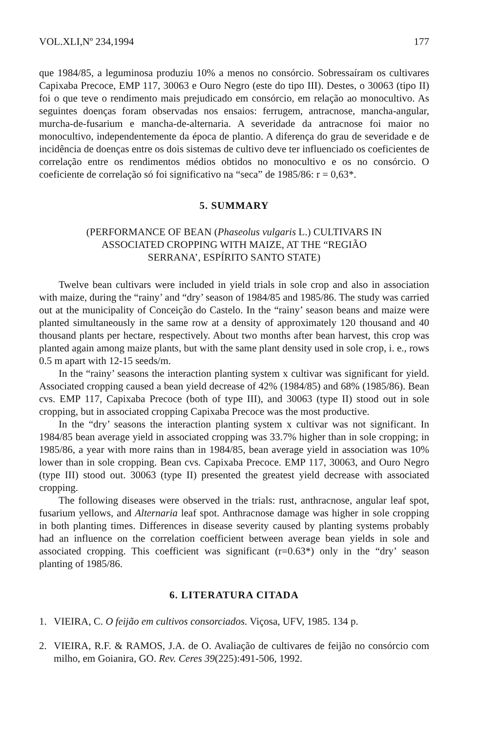VOL.XLI,Nº 234,1994 177
que 1984/85, a leguminosa produziu 10% a menos no consórcio. Sobressaíram os cultivares Capixaba Precoce, EMP 117, 30063 e Ouro Negro (este do tipo III). Destes, o 30063 (tipo II) foi o que teve o rendimento mais prejudicado em consórcio, em relação ao monocultivo. As seguintes doenças foram observadas nos ensaios: ferrugem, antracnose, mancha-angular, murcha-de-fusarium e mancha-de-alternaria. A severidade da antracnose foi maior no monocultivo, independentemente da época de plantio. A diferença do grau de severidade e de incidência de doenças entre os dois sistemas de cultivo deve ter influenciado os coeficientes de correlação entre os rendimentos médios obtidos no monocultivo e os no consórcio. O coeficiente de correlação só foi significativo na “seca” de 1985/86: r = 0,63*.
5. SUMMARY
(PERFORMANCE OF BEAN (Phaseolus vulgaris L.) CULTIVARS IN
ASSOCIATED CROPPING WITH MAIZE, AT THE “REGIÃO
SERRANA’, ESPÍRITO SANTO STATE)
Twelve bean cultivars were included in yield trials in sole crop and also in association with maize, during the “rainy’ and “dry’ season of 1984/85 and 1985/86. The study was carried out at the municipality of Conceição do Castelo. In the “rainy’ season beans and maize were planted simultaneously in the same row at a density of approximately 120 thousand and 40 thousand plants per hectare, respectively. About two months after bean harvest, this crop was planted again among maize plants, but with the same plant density used in sole crop, i. e., rows 0.5 m apart with 12-15 seeds/m.
In the “rainy’ seasons the interaction planting system x cultivar was significant for yield. Associated cropping caused a bean yield decrease of 42% (1984/85) and 68% (1985/86). Bean cvs. EMP 117, Capixaba Precoce (both of type III), and 30063 (type II) stood out in sole cropping, but in associated cropping Capixaba Precoce was the most productive.
In the “dry’ seasons the interaction planting system x cultivar was not significant. In 1984/85 bean average yield in associated cropping was 33.7% higher than in sole cropping; in 1985/86, a year with more rains than in 1984/85, bean average yield in association was 10% lower than in sole cropping. Bean cvs. Capixaba Precoce. EMP 117, 30063, and Ouro Negro (type III) stood out. 30063 (type II) presented the greatest yield decrease with associated cropping.
The following diseases were observed in the trials: rust, anthracnose, angular leaf spot, fusarium yellows, and Alternaria leaf spot. Anthracnose damage was higher in sole cropping in both planting times. Differences in disease severity caused by planting systems probably had an influence on the correlation coefficient between average bean yields in sole and associated cropping. This coefficient was significant (r=0.63*) only in the “dry’ season planting of 1985/86.
6. LITERATURA CITADA
1. VIEIRA, C. O feijão em cultivos consorciados. Viçosa, UFV, 1985. 134 p.
2. VIEIRA, R.F. & RAMOS, J.A. de O. Avaliação de cultivares de feijão no consórcio com milho, em Goianira, GO. Rev. Ceres 39(225):491-506, 1992.